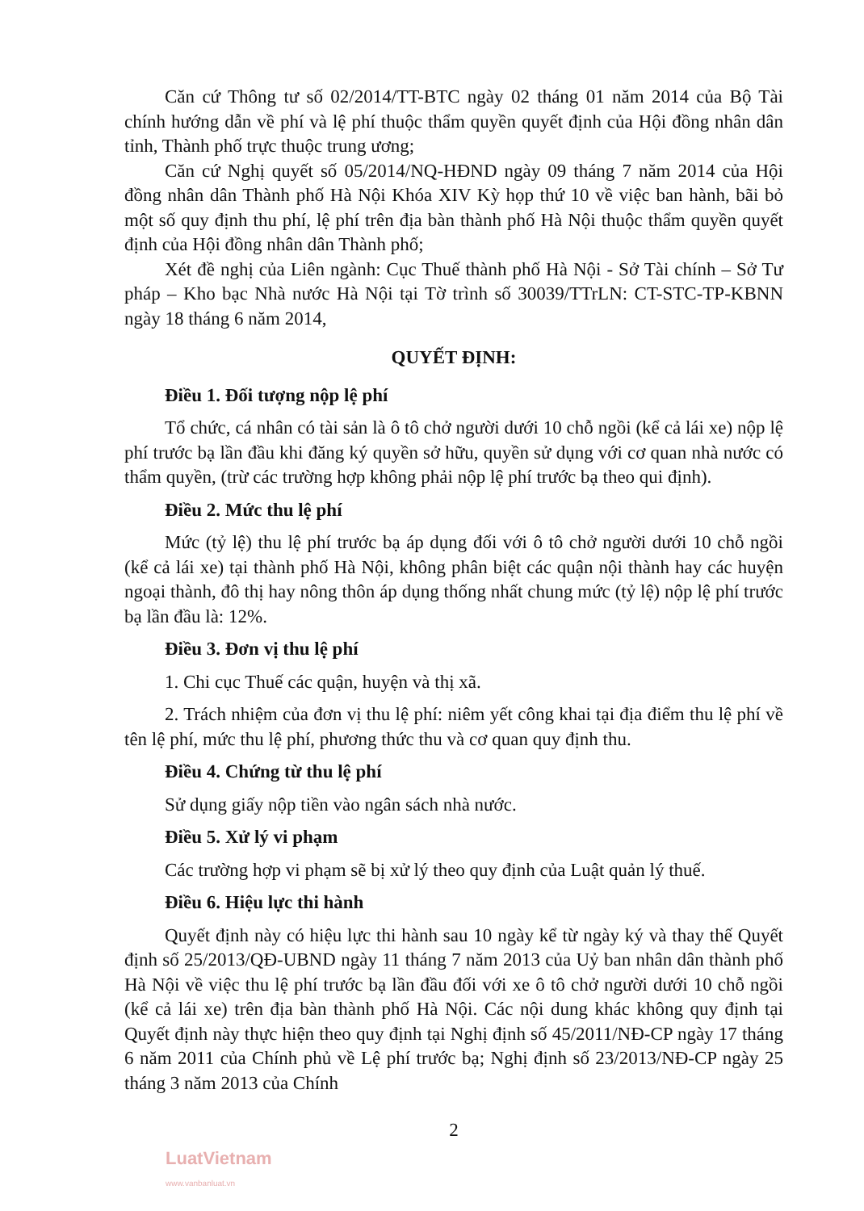Căn cứ Thông tư số 02/2014/TT-BTC ngày 02 tháng 01 năm 2014 của Bộ Tài chính hướng dẫn về phí và lệ phí thuộc thẩm quyền quyết định của Hội đồng nhân dân tỉnh, Thành phố trực thuộc trung ương;
Căn cứ Nghị quyết số 05/2014/NQ-HĐND ngày 09 tháng 7 năm 2014 của Hội đồng nhân dân Thành phố Hà Nội Khóa XIV Kỳ họp thứ 10 về việc ban hành, bãi bỏ một số quy định thu phí, lệ phí trên địa bàn thành phố Hà Nội thuộc thẩm quyền quyết định của Hội đồng nhân dân Thành phố;
Xét đề nghị của Liên ngành: Cục Thuế thành phố Hà Nội - Sở Tài chính – Sở Tư pháp – Kho bạc Nhà nước Hà Nội tại Tờ trình số 30039/TTrLN: CT-STC-TP-KBNN ngày 18 tháng 6 năm 2014,
QUYẾT ĐỊNH:
Điều 1. Đối tượng nộp lệ phí
Tổ chức, cá nhân có tài sản là ô tô chở người dưới 10 chỗ ngồi (kể cả lái xe) nộp lệ phí trước bạ lần đầu khi đăng ký quyền sở hữu, quyền sử dụng với cơ quan nhà nước có thẩm quyền, (trừ các trường hợp không phải nộp lệ phí trước bạ theo qui định).
Điều 2. Mức thu lệ phí
Mức (tỷ lệ) thu lệ phí trước bạ áp dụng đối với ô tô chở người dưới 10 chỗ ngồi (kể cả lái xe) tại thành phố Hà Nội, không phân biệt các quận nội thành hay các huyện ngoại thành, đô thị hay nông thôn áp dụng thống nhất chung mức (tỷ lệ) nộp lệ phí trước bạ lần đầu là: 12%.
Điều 3. Đơn vị thu lệ phí
1. Chi cục Thuế các quận, huyện và thị xã.
2. Trách nhiệm của đơn vị thu lệ phí: niêm yết công khai tại địa điểm thu lệ phí về tên lệ phí, mức thu lệ phí, phương thức thu và cơ quan quy định thu.
Điều 4. Chứng từ thu lệ phí
Sử dụng giấy nộp tiền vào ngân sách nhà nước.
Điều 5. Xử lý vi phạm
Các trường hợp vi phạm sẽ bị xử lý theo quy định của Luật quản lý thuế.
Điều 6. Hiệu lực thi hành
Quyết định này có hiệu lực thi hành sau 10 ngày kể từ ngày ký và thay thế Quyết định số 25/2013/QĐ-UBND ngày 11 tháng 7 năm 2013 của Uỷ ban nhân dân thành phố Hà Nội về việc thu lệ phí trước bạ lần đầu đối với xe ô tô chở người dưới 10 chỗ ngồi (kể cả lái xe) trên địa bàn thành phố Hà Nội. Các nội dung khác không quy định tại Quyết định này thực hiện theo quy định tại Nghị định số 45/2011/NĐ-CP ngày 17 tháng 6 năm 2011 của Chính phủ về Lệ phí trước bạ; Nghị định số 23/2013/NĐ-CP ngày 25 tháng 3 năm 2013 của Chính
2
LuatVietnam
www.vanbanluat.vn